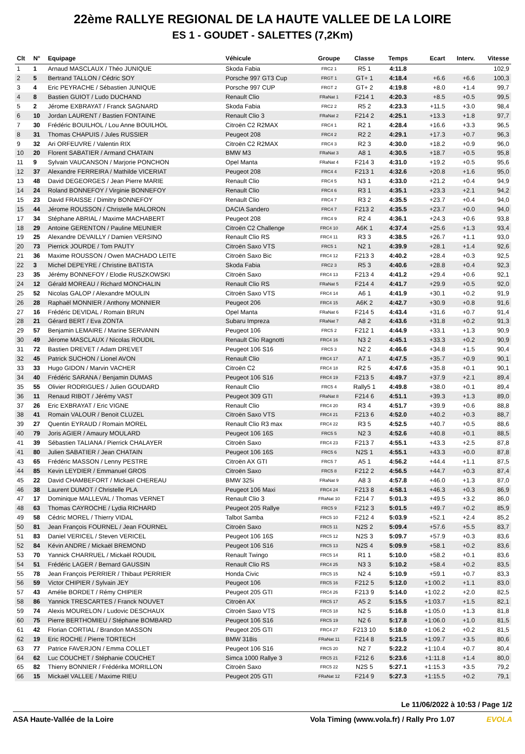22ème RALLYE REGIONAL DE LA HAUTE VALLEE DE LA LOIRE
ES 1 - GOUDET - SALETTES (7,2Km)
| Clt | N° | Equipage | Véhicule | Groupe | Classe | Temps | Ecart | Interv. | Vitesse |
| --- | --- | --- | --- | --- | --- | --- | --- | --- | --- |
| 1 | 1 | Arnaud MASCLAUX / Théo JUNIQUE | Skoda Fabia | FRC2 1 | R5 1 | 4:11.8 | | | 102,9 |
| 2 | 5 | Bertrand TALLON / Cédric SOY | Porsche 997 GT3 Cup | FRGT 1 | GT+ 1 | 4:18.4 | +6.6 | +6.6 | 100,3 |
| 3 | 4 | Eric PEYRACHE / Sébastien JUNIQUE | Porsche 997 CUP | FRGT 2 | GT+ 2 | 4:19.8 | +8.0 | +1.4 | 99,7 |
| 4 | 8 | Bastien GUIOT / Ludo DUCHAND | Renault Clio | FRaNat 1 | F214 1 | 4:20.3 | +8.5 | +0.5 | 99,5 |
| 5 | 2 | Jérome EXBRAYAT / Franck SAGNARD | Skoda Fabia | FRC2 2 | R5 2 | 4:23.3 | +11.5 | +3.0 | 98,4 |
| 6 | 10 | Jordan LAURENT / Bastien FONTAINE | Renault Clio 3 | FRaNat 2 | F214 2 | 4:25.1 | +13.3 | +1.8 | 97,7 |
| 7 | 30 | Frédéric BOUILHOL / Lou Anne BOUILHOL | Citroën C2 R2MAX | FRC4 1 | R2 1 | 4:28.4 | +16.6 | +3.3 | 96,5 |
| 8 | 31 | Thomas CHAPUIS / Jules RUSSIER | Peugeot 208 | FRC4 2 | R2 2 | 4:29.1 | +17.3 | +0.7 | 96,3 |
| 9 | 32 | Ari ORFEUVRE / Valentin RIX | Citroën C2 R2MAX | FRC4 3 | R2 3 | 4:30.0 | +18.2 | +0.9 | 96,0 |
| 10 | 20 | Florent SABATIER / Armand CHATAIN | BMW M3 | FRaNat 3 | A8 1 | 4:30.5 | +18.7 | +0.5 | 95,8 |
| 11 | 9 | Sylvain VAUCANSON / Marjorie PONCHON | Opel Manta | FRaNat 4 | F214 3 | 4:31.0 | +19.2 | +0.5 | 95,6 |
| 12 | 37 | Alexandre FERREIRA / Mathilde VICERIAT | Peugeot 208 | FRC4 4 | F213 1 | 4:32.6 | +20.8 | +1.6 | 95,0 |
| 13 | 48 | David DEGEORGES / Jean Pierre MARIE | Renault Clio | FRC4 5 | N3 1 | 4:33.0 | +21.2 | +0.4 | 94,9 |
| 14 | 24 | Roland BONNEFOY / Virginie BONNEFOY | Renault Clio | FRC4 6 | R3 1 | 4:35.1 | +23.3 | +2.1 | 94,2 |
| 15 | 23 | David FRAISSE / Dimitry BONNEFOY | Renault Clio | FRC4 7 | R3 2 | 4:35.5 | +23.7 | +0.4 | 94,0 |
| 15 | 44 | Jérome ROUSSON / Christelle MALORON | DACIA Sandero | FRC4 7 | F213 2 | 4:35.5 | +23.7 | +0.0 | 94,0 |
| 17 | 34 | Stéphane ABRIAL / Maxime MACHABERT | Peugeot 208 | FRC4 9 | R2 4 | 4:36.1 | +24.3 | +0.6 | 93,8 |
| 18 | 29 | Antoine GERENTON / Pauline MEUNIER | Citroën C2 Challenge | FRC4 10 | A6K 1 | 4:37.4 | +25.6 | +1.3 | 93,4 |
| 19 | 25 | Alexandre DEVAILLY / Damien VERSINO | Renault Clio RS | FRC4 11 | R3 3 | 4:38.5 | +26.7 | +1.1 | 93,0 |
| 20 | 73 | Pierrick JOURDE / Tom PAUTY | Citroën Saxo VTS | FRC5 1 | N2 1 | 4:39.9 | +28.1 | +1.4 | 92,6 |
| 21 | 36 | Maxime ROUSSON / Owen MACHADO LEITE | Citroën Saxo Bic | FRC4 12 | F213 3 | 4:40.2 | +28.4 | +0.3 | 92,5 |
| 22 | 3 | Michel DEPEYRE / Christine BATISTA | Skoda Fabia | FRC2 3 | R5 3 | 4:40.6 | +28.8 | +0.4 | 92,3 |
| 23 | 35 | Jérémy BONNEFOY / Elodie RUSZKOWSKI | Citroën Saxo | FRC4 13 | F213 4 | 4:41.2 | +29.4 | +0.6 | 92,1 |
| 24 | 12 | Gérald MOREAU / Richard MONCHALIN | Renault Clio RS | FRaNat 5 | F214 4 | 4:41.7 | +29.9 | +0.5 | 92,0 |
| 25 | 52 | Nicolas GALOP / Alexandre MOULIN | Citroën Saxo VTS | FRC4 14 | A6 1 | 4:41.9 | +30.1 | +0.2 | 91,9 |
| 26 | 28 | Raphaël MONNIER / Anthony MONNIER | Peugeot 206 | FRC4 15 | A6K 2 | 4:42.7 | +30.9 | +0.8 | 91,6 |
| 27 | 16 | Frédéric DEVIDAL / Romain BRUN | Opel Manta | FRaNat 6 | F214 5 | 4:43.4 | +31.6 | +0.7 | 91,4 |
| 28 | 21 | Gérard BERT / Eva ZONTA | Subaru Impreza | FRaNat 7 | A8 2 | 4:43.6 | +31.8 | +0.2 | 91,3 |
| 29 | 57 | Benjamin LEMAIRE / Marine SERVANIN | Peugeot 106 | FRC5 2 | F212 1 | 4:44.9 | +33.1 | +1.3 | 90,9 |
| 30 | 49 | Jérome MASCLAUX / Nicolas ROUDIL | Renault Clio Ragnotti | FRC4 16 | N3 2 | 4:45.1 | +33.3 | +0.2 | 90,9 |
| 31 | 72 | Bastien DREVET / Adam DREVET | Peugeot 106 S16 | FRC5 3 | N2 2 | 4:46.6 | +34.8 | +1.5 | 90,4 |
| 32 | 45 | Patrick SUCHON / Lionel AVON | Renault Clio | FRC4 17 | A7 1 | 4:47.5 | +35.7 | +0.9 | 90,1 |
| 33 | 33 | Hugo GIDON / Marvin VACHER | Citroën C2 | FRC4 18 | R2 5 | 4:47.6 | +35.8 | +0.1 | 90,1 |
| 34 | 40 | Frédéric SARANA / Benjamin DUMAS | Peugeot 106 S16 | FRC4 19 | F213 5 | 4:49.7 | +37.9 | +2.1 | 89,4 |
| 35 | 55 | Olivier RODRIGUES / Julien GOUDARD | Renault Clio | FRC5 4 | Rally5 1 | 4:49.8 | +38.0 | +0.1 | 89,4 |
| 36 | 11 | Renaud RIBOT / Jérémy VAST | Peugeot 309 GTI | FRaNat 8 | F214 6 | 4:51.1 | +39.3 | +1.3 | 89,0 |
| 37 | 26 | Eric EXBRAYAT / Eric VIGNE | Renault Clio | FRC4 20 | R3 4 | 4:51.7 | +39.9 | +0.6 | 88,8 |
| 38 | 41 | Romain VALOUR / Benoit CLUZEL | Citroën Saxo VTS | FRC4 21 | F213 6 | 4:52.0 | +40.2 | +0.3 | 88,7 |
| 39 | 27 | Quentin EYRAUD / Romain MOREL | Renault Clio R3 max | FRC4 22 | R3 5 | 4:52.5 | +40.7 | +0.5 | 88,6 |
| 40 | 79 | Joris AGIER / Amaury MOULARD | Peugeot 106 16S | FRC5 5 | N2 3 | 4:52.6 | +40.8 | +0.1 | 88,5 |
| 41 | 39 | Sébastien TALIANA / Pierrick CHALAYER | Citroën Saxo | FRC4 23 | F213 7 | 4:55.1 | +43.3 | +2.5 | 87,8 |
| 41 | 80 | Julien SABATIER / Jean CHATAIN | Peugeot 106 16S | FRC5 6 | N2S 1 | 4:55.1 | +43.3 | +0.0 | 87,8 |
| 43 | 65 | Frédéric MASSON / Lenny PESTRE | Citroën AX GTI | FRC5 7 | A5 1 | 4:56.2 | +44.4 | +1.1 | 87,5 |
| 44 | 85 | Kevin LEYDIER / Emmanuel GROS | Citroën Saxo | FRC5 8 | F212 2 | 4:56.5 | +44.7 | +0.3 | 87,4 |
| 45 | 22 | David CHAMBEFORT / Mickaël CHEREAU | BMW 325i | FRaNat 9 | A8 3 | 4:57.8 | +46.0 | +1.3 | 87,0 |
| 46 | 38 | Laurent DUMOT / Christelle PLA | Peugeot 106 Maxi | FRC4 24 | F213 8 | 4:58.1 | +46.3 | +0.3 | 86,9 |
| 47 | 17 | Dominique MALLEVAL / Thomas VERNET | Renault Clio 3 | FRaNat 10 | F214 7 | 5:01.3 | +49.5 | +3.2 | 86,0 |
| 48 | 63 | Thomas CAYROCHE / Lydia RICHARD | Peugeot 205 Rallye | FRC5 9 | F212 3 | 5:01.5 | +49.7 | +0.2 | 85,9 |
| 49 | 58 | Cédric MOREL / Thierry VIDAL | Talbot Samba | FRC5 10 | F212 4 | 5:03.9 | +52.1 | +2.4 | 85,2 |
| 50 | 81 | Jean François FOURNEL / Jean FOURNEL | Citroën Saxo | FRC5 11 | N2S 2 | 5:09.4 | +57.6 | +5.5 | 83,7 |
| 51 | 83 | Daniel VERICEL / Steven VERICEL | Peugeot 106 16S | FRC5 12 | N2S 3 | 5:09.7 | +57.9 | +0.3 | 83,6 |
| 52 | 84 | Kévin ANDRE / Mickaël BREMOND | Peugeot 106 S16 | FRC5 13 | N2S 4 | 5:09.9 | +58.1 | +0.2 | 83,6 |
| 53 | 70 | Yannick CHARRUEL / Mickaël ROUDIL | Renault Twingo | FRC5 14 | R1 1 | 5:10.0 | +58.2 | +0.1 | 83,6 |
| 54 | 51 | Frédéric LAGER / Bernard GAUSSIN | Renault Clio RS | FRC4 25 | N3 3 | 5:10.2 | +58.4 | +0.2 | 83,5 |
| 55 | 78 | Jean François PERRIER / Thibaut PERRIER | Honda Civic | FRC5 15 | N2 4 | 5:10.9 | +59.1 | +0.7 | 83,3 |
| 56 | 59 | Victor CHIPIER / Sylvain JEY | Peugeot 106 | FRC5 16 | F212 5 | 5:12.0 | +1:00.2 | +1.1 | 83,0 |
| 57 | 43 | Amélie BORDET / Rémy CHIPIER | Peugeot 205 GTI | FRC4 26 | F213 9 | 5:14.0 | +1:02.2 | +2.0 | 82,5 |
| 58 | 86 | Yannick TRESCARTES / Franck NOUVET | Citroën AX | FRC5 17 | A5 2 | 5:15.5 | +1:03.7 | +1.5 | 82,1 |
| 59 | 74 | Alexis MOURELON / Ludovic DESCHAUX | Citroën Saxo VTS | FRC5 18 | N2 5 | 5:16.8 | +1:05.0 | +1.3 | 81,8 |
| 60 | 75 | Pierre BERTHOMIEU / Stéphane BOMBARD | Peugeot 106 S16 | FRC5 19 | N2 6 | 5:17.8 | +1:06.0 | +1.0 | 81,5 |
| 61 | 42 | Florian CORTIAL / Brandon MASSON | Peugeot 205 GTI | FRC4 27 | F213 10 | 5:18.0 | +1:06.2 | +0.2 | 81,5 |
| 62 | 19 | Eric ROCHE / Pierre TORTECH | BMW 318is | FRaNat 11 | F214 8 | 5:21.5 | +1:09.7 | +3.5 | 80,6 |
| 63 | 77 | Patrice FAVERJON / Emma COLLET | Peugeot 106 S16 | FRC5 20 | N2 7 | 5:22.2 | +1:10.4 | +0.7 | 80,4 |
| 64 | 62 | Luc COUCHET / Stéphanie COUCHET | Simca 1000 Rallye 3 | FRC5 21 | F212 6 | 5:23.6 | +1:11.8 | +1.4 | 80,0 |
| 65 | 82 | Thierry BONNIER / Frédérika MORILLON | Citroën Saxo | FRC5 22 | N2S 5 | 5:27.1 | +1:15.3 | +3.5 | 79,2 |
| 66 | 15 | Mickaël VALLEE / Maxime RIEU | Peugeot 205 GTI | FRaNat 12 | F214 9 | 5:27.3 | +1:15.5 | +0.2 | 79,1 |
Le 11/06/2022 à 10:53 / Page 1/2
ASA Haute-Vallée de la Loire Vola Timing (www.vola.fr) / Rally Pro 1.07 EVOLA